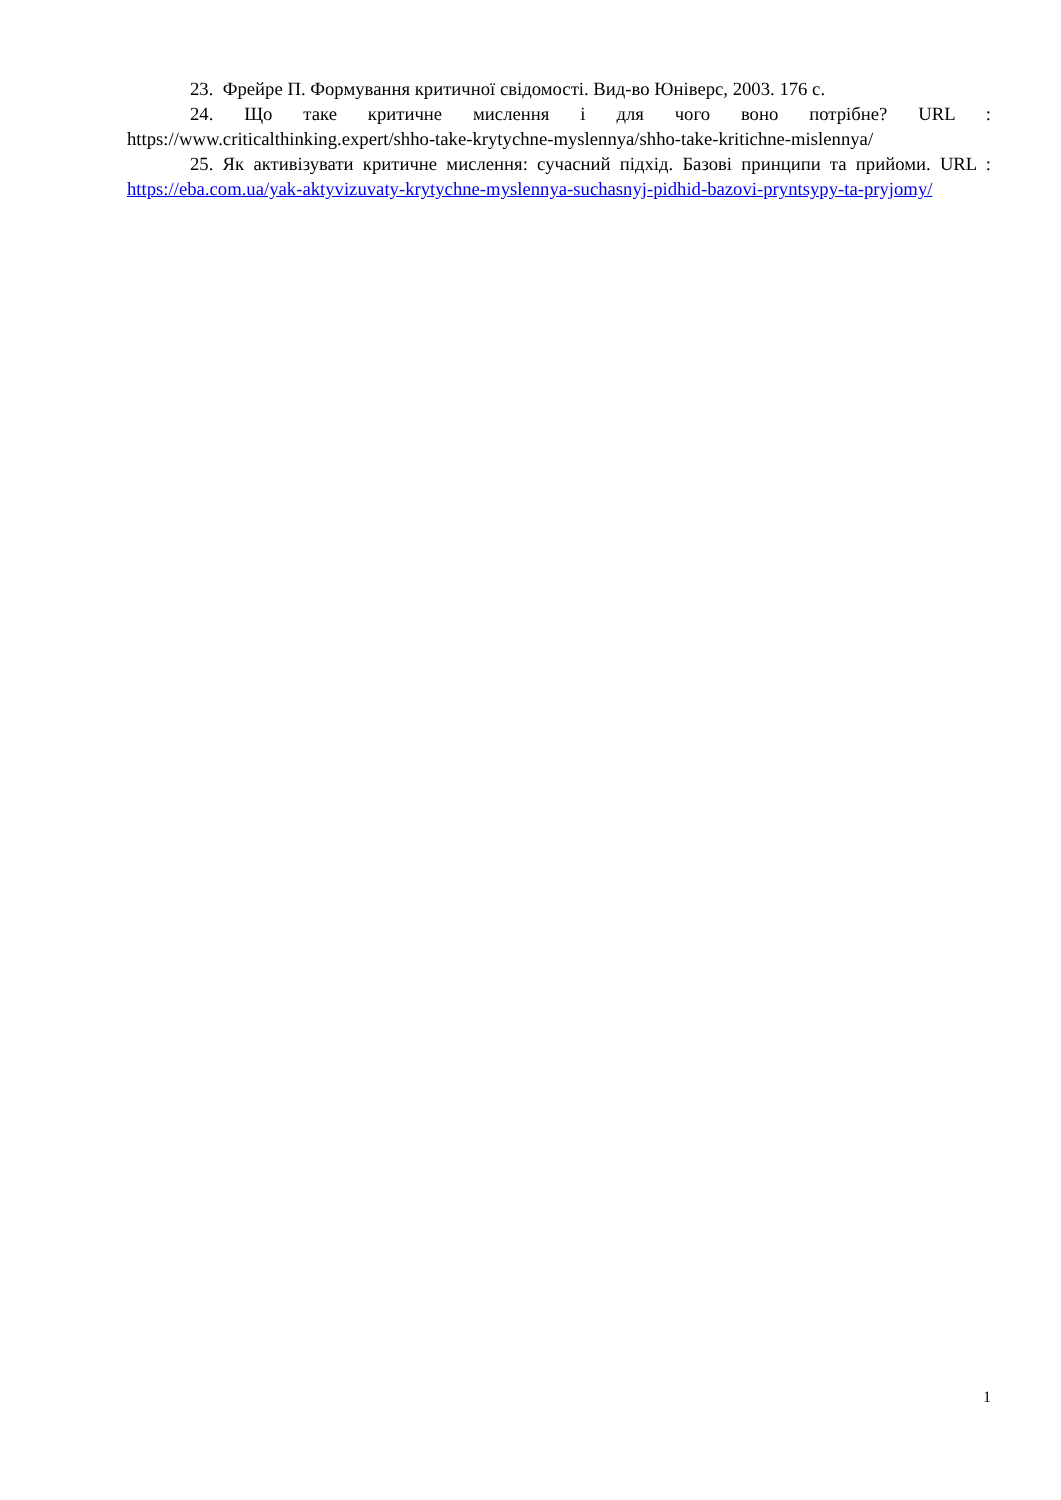23. Фрейре П. Формування критичної свідомості. Вид-во Юніверс, 2003. 176 с.
24. Що таке критичне мислення і для чого воно потрібне? URL : https://www.criticalthinking.expert/shho-take-krytychne-myslennya/shho-take-kritichne-mislennya/
25. Як активізувати критичне мислення: сучасний підхід. Базові принципи та прийоми. URL : https://eba.com.ua/yak-aktyvizuvaty-krytychne-myslennya-suchasnyj-pidhid-bazovi-pryntsypy-ta-pryjomy/
1